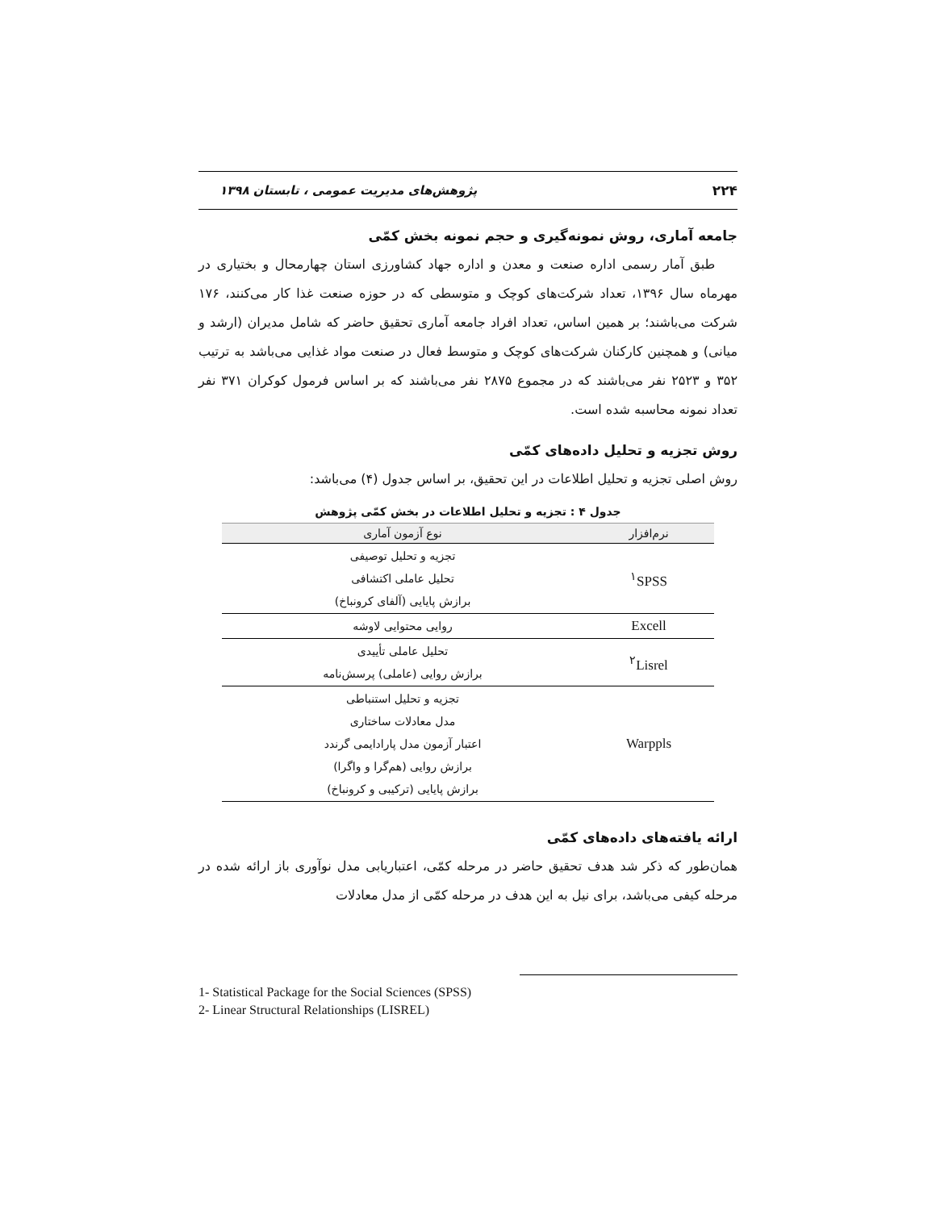۲۲۴ پژوهش‌های مدیریت عمومی ، تابستان ۱۳۹۸
جامعه آماری، روش نمونه‌گیری و حجم نمونه بخش کمّی
طبق آمار رسمی اداره صنعت و معدن و اداره جهاد کشاورزی استان چهارمحال و بختیاری در مهرماه سال ۱۳۹۶، تعداد شرکت‌های کوچک و متوسطی که در حوزه صنعت غذا کار می‌کنند، ۱۷۶ شرکت می‌باشند؛ بر همین اساس، تعداد افراد جامعه آماری تحقیق حاضر که شامل مدیران (ارشد و میانی) و همچنین کارکنان شرکت‌های کوچک و متوسط فعال در صنعت مواد غذایی می‌باشد به ترتیب ۳۵۲ و ۲۵۲۳ نفر می‌باشند که در مجموع ۲۸۷۵ نفر می‌باشند که بر اساس فرمول کوکران ۳۷۱ نفر تعداد نمونه محاسبه شده است.
روش تجزیه و تحلیل داده‌های کمّی
روش اصلی تجزیه و تحلیل اطلاعات در این تحقیق، بر اساس جدول (۴) می‌باشد:
جدول ۴ : تجزیه و تحلیل اطلاعات در بخش کمّی پژوهش
| نرم‌افزار | نوع آزمون آماری |
| --- | --- |
| <sup>۱</sup> SPSS | تجزیه و تحلیل توصیفی تحلیل عاملی اکتشافی برازش پایایی (آلفای کرونباخ) |
| Excell | روایی محتوایی لاوشه |
| <sup>۲</sup> Lisrel | تحلیل عاملی تأییدی برازش روایی (عاملی) پرسش‌نامه |
| Warppls | تجزیه و تحلیل استنباطی مدل معادلات ساختاری اعتبار آزمون مدل پارادایمی گرندد برازش روایی (هم‌گرا و واگرا) برازش پایایی (ترکیبی و کرونباخ) |
ارائه یافته‌های داده‌های کمّی
همان‌طور که ذکر شد هدف تحقیق حاضر در مرحله کمّی، اعتباریابی مدل نوآوری باز ارائه شده در مرحله کیفی می‌باشد، برای نیل به این هدف در مرحله کمّی از مدل معادلات
1- Statistical Package for the Social Sciences (SPSS)
2- Linear Structural Relationships (LISREL)